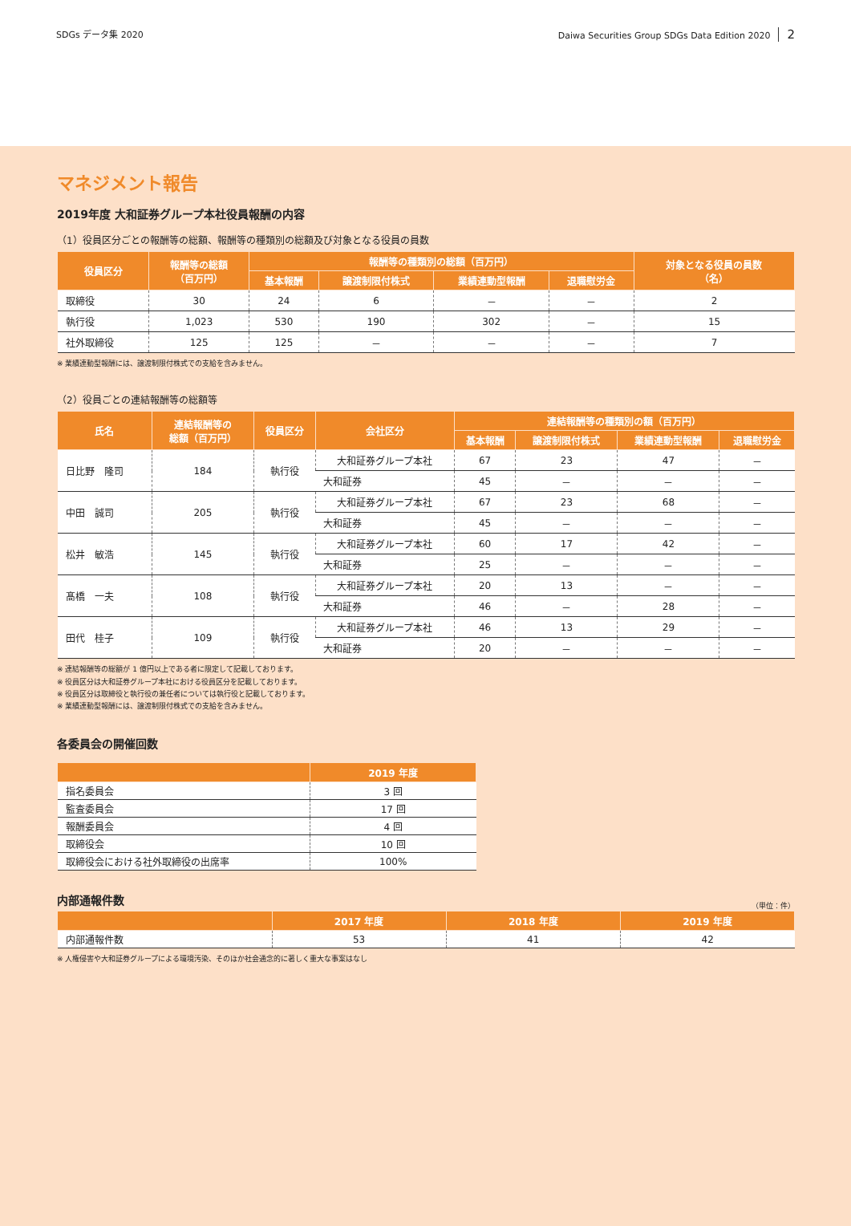SDGs データ集 2020 Daiwa Securities Group SDGs Data Edition 2020 2
マネジメント報告
2019年度 大和証券グループ本社役員報酬の内容
（1）役員区分ごとの報酬等の総額、報酬等の種類別の総額及び対象となる役員の員数
| 役員区分 | 報酬等の総額 （百万円） | 報酬等の種類別の総額（百万円） | | | | 対象となる役員の員数 （名） |
| --- | --- | --- | --- | --- | --- | --- |
| | | 基本報酬 | 譲渡制限付株式 | 業績連動型報酬 | 退職慰労金 | |
| 取締役 | 30 | 24 | 6 | － | － | 2 |
| 執行役 | 1,023 | 530 | 190 | 302 | － | 15 |
| 社外取締役 | 125 | 125 | － | － | － | 7 |
※ 業績連動型報酬には、譲渡制限付株式での支給を含みません。
（2）役員ごとの連結報酬等の総額等
| 氏名 | 連結報酬等の 総額（百万円） | 役員区分 | 会社区分 | 連結報酬等の種類別の額（百万円） | | | |
| --- | --- | --- | --- | --- | --- | --- | --- |
| | | | | 基本報酬 | 譲渡制限付株式 | 業績連動型報酬 | 退職慰労金 |
| 日比野 隆司 | 184 | 執行役 | 大和証券グループ本社 | 67 | 23 | 47 | － |
| | | | 大和証券 | 45 | － | － | － |
| 中田 誠司 | 205 | 執行役 | 大和証券グループ本社 | 67 | 23 | 68 | － |
| | | | 大和証券 | 45 | － | － | － |
| 松井 敏浩 | 145 | 執行役 | 大和証券グループ本社 | 60 | 17 | 42 | － |
| | | | 大和証券 | 25 | － | － | － |
| 髙橋 一夫 | 108 | 執行役 | 大和証券グループ本社 | 20 | 13 | － | － |
| | | | 大和証券 | 46 | － | 28 | － |
| 田代 桂子 | 109 | 執行役 | 大和証券グループ本社 | 46 | 13 | 29 | － |
| | | | 大和証券 | 20 | － | － | － |
※ 連結報酬等の総額が 1 億円以上である者に限定して記載しております。
※ 役員区分は大和証券グループ本社における役員区分を記載しております。
※ 役員区分は取締役と執行役の兼任者については執行役と記載しております。
※ 業績連動型報酬には、譲渡制限付株式での支給を含みません。
各委員会の開催回数
| | 2019 年度 |
| --- | --- |
| 指名委員会 | 3 回 |
| 監査委員会 | 17 回 |
| 報酬委員会 | 4 回 |
| 取締役会 | 10 回 |
| 取締役会における社外取締役の出席率 | 100% |
内部通報件数
（単位：件）
| | 2017 年度 | 2018 年度 | 2019 年度 |
| --- | --- | --- | --- |
| 内部通報件数 | 53 | 41 | 42 |
※ 人権侵害や大和証券グループによる環境汚染、そのほか社会通念的に著しく重大な事案はなし